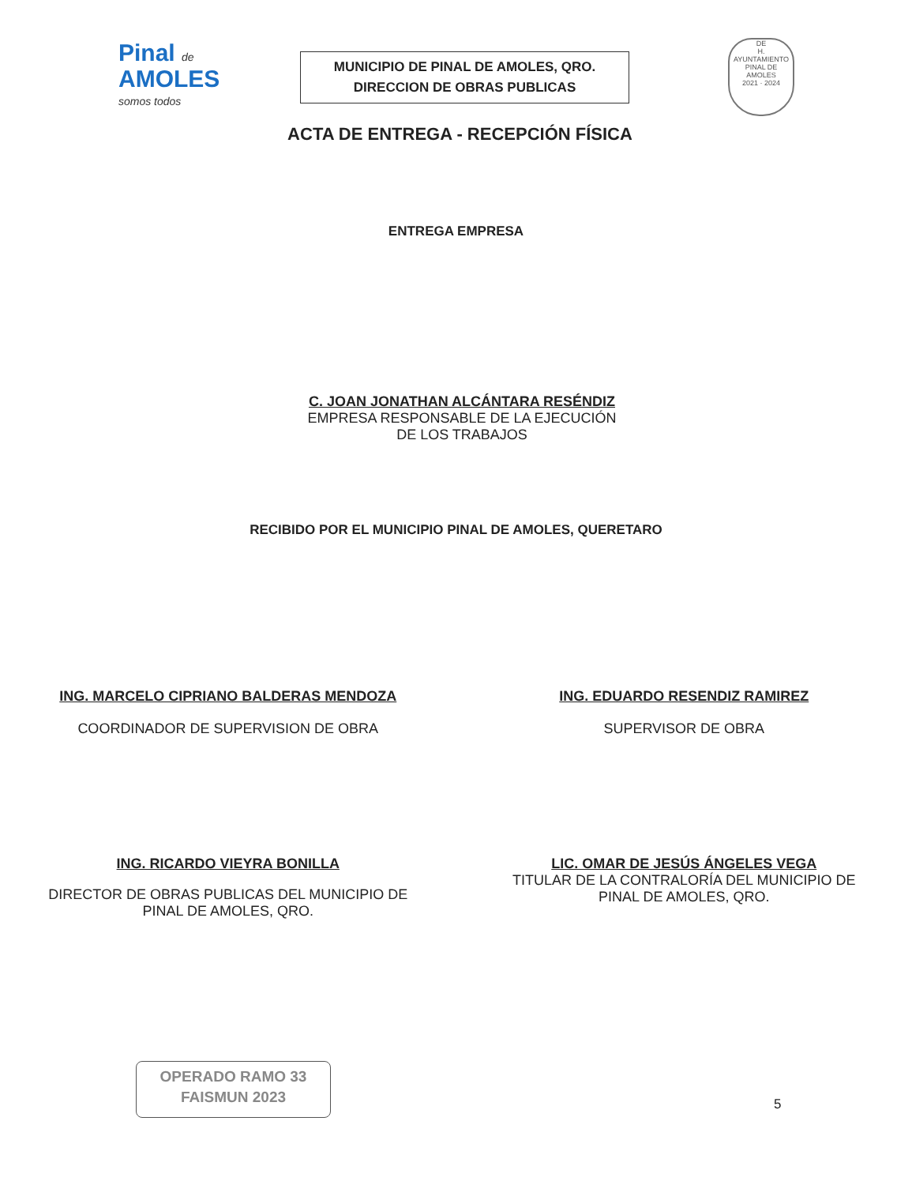Pinal de
AMOLES
somos todos
MUNICIPIO DE PINAL DE AMOLES, QRO.
DIRECCION DE OBRAS PUBLICAS
DE
H. AYUNTAMIENTO PINAL DE AMOLES
2021 · 2024
ACTA DE ENTREGA - RECEPCIÓN FÍSICA
ENTREGA EMPRESA
C. JOAN JONATHAN ALCÁNTARA RESÉNDIZ
EMPRESA RESPONSABLE DE LA EJECUCIÓN
DE LOS TRABAJOS
RECIBIDO POR EL MUNICIPIO PINAL DE AMOLES, QUERETARO
ING. MARCELO CIPRIANO BALDERAS MENDOZA
COORDINADOR DE SUPERVISION DE OBRA
ING. EDUARDO RESENDIZ RAMIREZ
SUPERVISOR DE OBRA
ING. RICARDO VIEYRA BONILLA
DIRECTOR DE OBRAS PUBLICAS DEL MUNICIPIO DE
PINAL DE AMOLES, QRO.
LIC. OMAR DE JESÚS ÁNGELES VEGA
TITULAR DE LA CONTRALORÍA DEL MUNICIPIO DE
PINAL DE AMOLES, QRO.
OPERADO RAMO 33
FAISMUN 2023
5